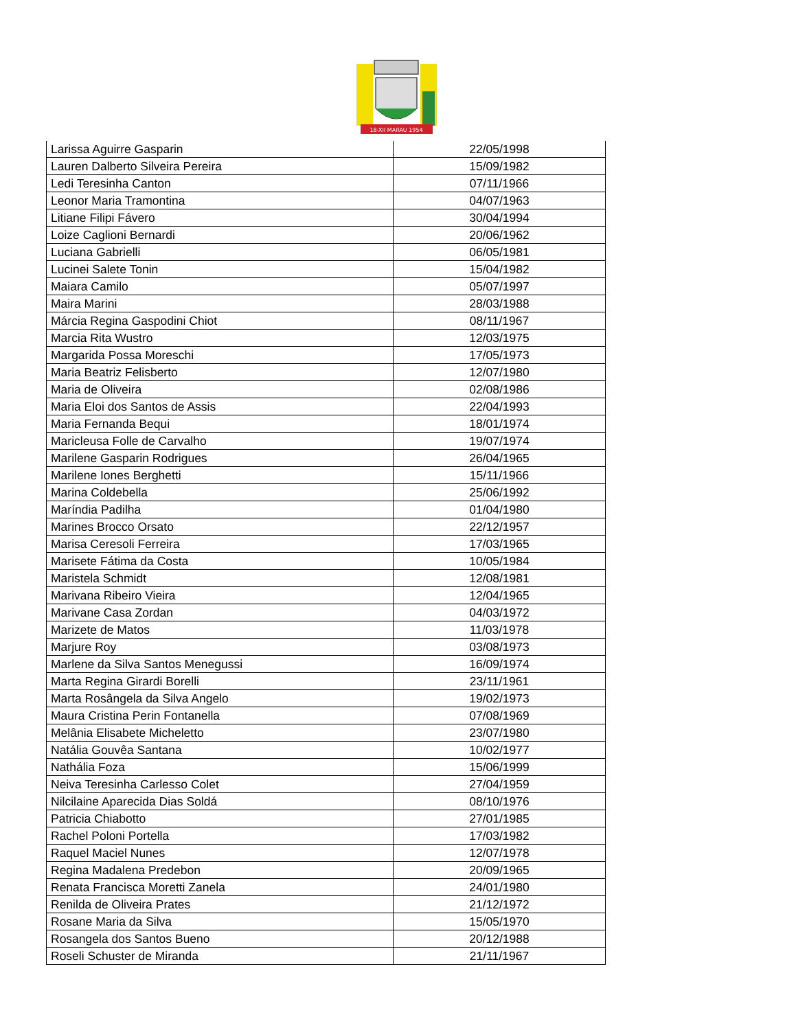18-XII MARAU 1954
| Larissa Aguirre Gasparin | 22/05/1998 |
| Lauren Dalberto Silveira Pereira | 15/09/1982 |
| Ledi Teresinha Canton | 07/11/1966 |
| Leonor Maria Tramontina | 04/07/1963 |
| Litiane Filipi Fávero | 30/04/1994 |
| Loize Caglioni Bernardi | 20/06/1962 |
| Luciana Gabrielli | 06/05/1981 |
| Lucinei Salete Tonin | 15/04/1982 |
| Maiara Camilo | 05/07/1997 |
| Maira Marini | 28/03/1988 |
| Márcia Regina Gaspodini Chiot | 08/11/1967 |
| Marcia Rita Wustro | 12/03/1975 |
| Margarida Possa Moreschi | 17/05/1973 |
| Maria Beatriz Felisberto | 12/07/1980 |
| Maria de Oliveira | 02/08/1986 |
| Maria Eloi dos Santos de Assis | 22/04/1993 |
| Maria Fernanda Bequi | 18/01/1974 |
| Maricleusa Folle de Carvalho | 19/07/1974 |
| Marilene Gasparin Rodrigues | 26/04/1965 |
| Marilene Iones Berghetti | 15/11/1966 |
| Marina Coldebella | 25/06/1992 |
| Maríndia Padilha | 01/04/1980 |
| Marines Brocco Orsato | 22/12/1957 |
| Marisa Ceresoli Ferreira | 17/03/1965 |
| Marisete Fátima da Costa | 10/05/1984 |
| Maristela Schmidt | 12/08/1981 |
| Marivana Ribeiro Vieira | 12/04/1965 |
| Marivane Casa Zordan | 04/03/1972 |
| Marizete de Matos | 11/03/1978 |
| Marjure Roy | 03/08/1973 |
| Marlene da Silva Santos Menegussi | 16/09/1974 |
| Marta Regina Girardi Borelli | 23/11/1961 |
| Marta Rosângela da Silva Angelo | 19/02/1973 |
| Maura Cristina Perin Fontanella | 07/08/1969 |
| Melânia Elisabete Micheletto | 23/07/1980 |
| Natália Gouvêa Santana | 10/02/1977 |
| Nathália Foza | 15/06/1999 |
| Neiva Teresinha Carlesso Colet | 27/04/1959 |
| Nilcilaine Aparecida Dias Soldá | 08/10/1976 |
| Patricia Chiabotto | 27/01/1985 |
| Rachel Poloni Portella | 17/03/1982 |
| Raquel Maciel Nunes | 12/07/1978 |
| Regina Madalena Predebon | 20/09/1965 |
| Renata Francisca Moretti Zanela | 24/01/1980 |
| Renilda de Oliveira Prates | 21/12/1972 |
| Rosane Maria da Silva | 15/05/1970 |
| Rosangela dos Santos Bueno | 20/12/1988 |
| Roseli Schuster de Miranda | 21/11/1967 |